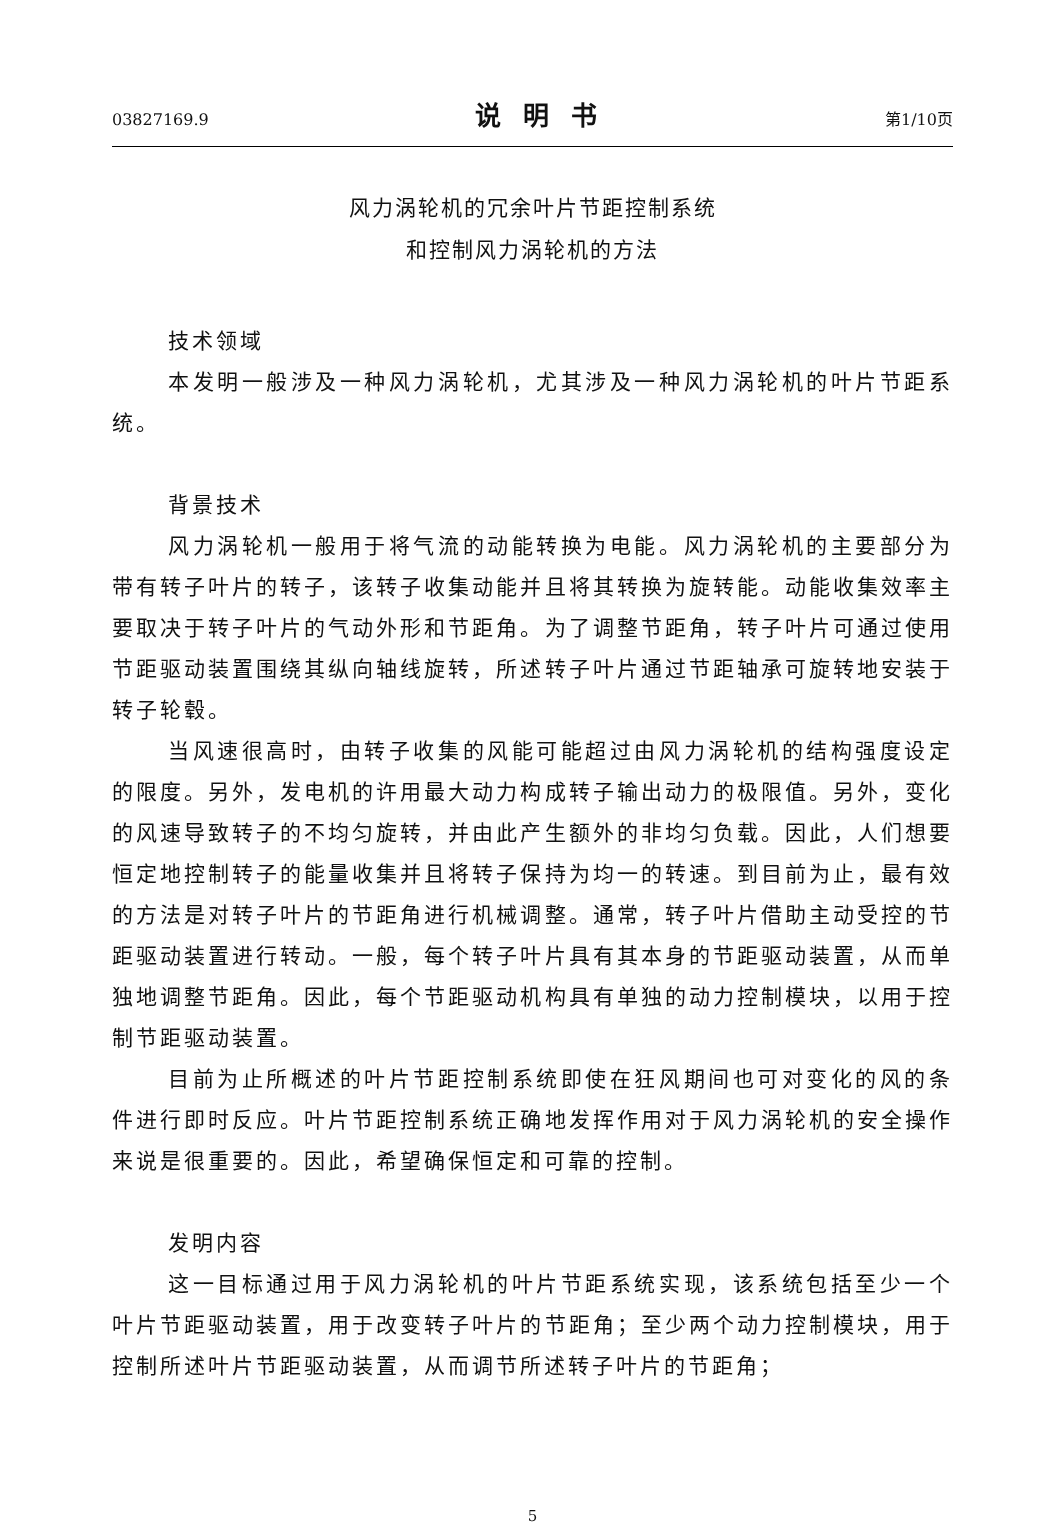03827169.9 说明书 第1/10页
风力涡轮机的冗余叶片节距控制系统
和控制风力涡轮机的方法
技术领域
本发明一般涉及一种风力涡轮机，尤其涉及一种风力涡轮机的叶片节距系统。
背景技术
风力涡轮机一般用于将气流的动能转换为电能。风力涡轮机的主要部分为带有转子叶片的转子，该转子收集动能并且将其转换为旋转能。动能收集效率主要取决于转子叶片的气动外形和节距角。为了调整节距角，转子叶片可通过使用节距驱动装置围绕其纵向轴线旋转，所述转子叶片通过节距轴承可旋转地安装于转子轮毂。
当风速很高时，由转子收集的风能可能超过由风力涡轮机的结构强度设定的限度。另外，发电机的许用最大动力构成转子输出动力的极限值。另外，变化的风速导致转子的不均匀旋转，并由此产生额外的非均匀负载。因此，人们想要恒定地控制转子的能量收集并且将转子保持为均一的转速。到目前为止，最有效的方法是对转子叶片的节距角进行机械调整。通常，转子叶片借助主动受控的节距驱动装置进行转动。一般，每个转子叶片具有其本身的节距驱动装置，从而单独地调整节距角。因此，每个节距驱动机构具有单独的动力控制模块，以用于控制节距驱动装置。
目前为止所概述的叶片节距控制系统即使在狂风期间也可对变化的风的条件进行即时反应。叶片节距控制系统正确地发挥作用对于风力涡轮机的安全操作来说是很重要的。因此，希望确保恒定和可靠的控制。
发明内容
这一目标通过用于风力涡轮机的叶片节距系统实现，该系统包括至少一个叶片节距驱动装置，用于改变转子叶片的节距角；至少两个动力控制模块，用于控制所述叶片节距驱动装置，从而调节所述转子叶片的节距角；
5